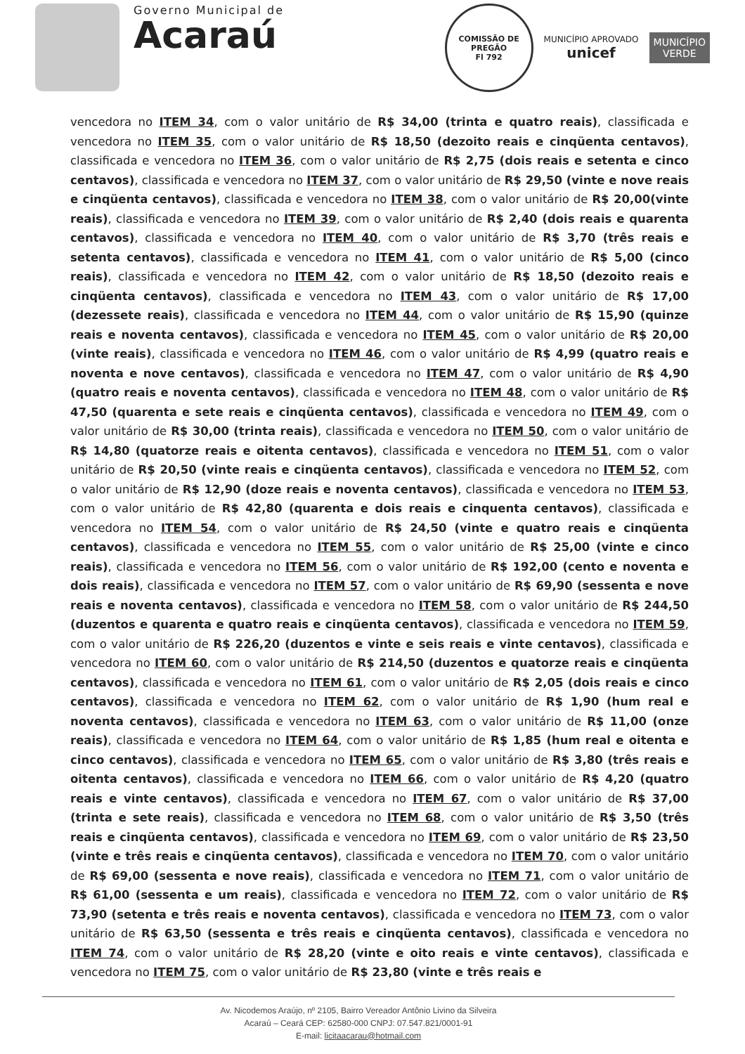Governo Municipal de
Acaraú
COMISSÃO DE PREGÃO
Fl 792
MUNICÍPIO APROVADO
unicef
MUNICÍPIO
VERDE
vencedora no ITEM 34, com o valor unitário de R$ 34,00 (trinta e quatro reais), classificada e vencedora no ITEM 35, com o valor unitário de R$ 18,50 (dezoito reais e cinqüenta centavos), classificada e vencedora no ITEM 36, com o valor unitário de R$ 2,75 (dois reais e setenta e cinco centavos), classificada e vencedora no ITEM 37, com o valor unitário de R$ 29,50 (vinte e nove reais e cinqüenta centavos), classificada e vencedora no ITEM 38, com o valor unitário de R$ 20,00(vinte reais), classificada e vencedora no ITEM 39, com o valor unitário de R$ 2,40 (dois reais e quarenta centavos), classificada e vencedora no ITEM 40, com o valor unitário de R$ 3,70 (três reais e setenta centavos), classificada e vencedora no ITEM 41, com o valor unitário de R$ 5,00 (cinco reais), classificada e vencedora no ITEM 42, com o valor unitário de R$ 18,50 (dezoito reais e cinqüenta centavos), classificada e vencedora no ITEM 43, com o valor unitário de R$ 17,00 (dezessete reais), classificada e vencedora no ITEM 44, com o valor unitário de R$ 15,90 (quinze reais e noventa centavos), classificada e vencedora no ITEM 45, com o valor unitário de R$ 20,00 (vinte reais), classificada e vencedora no ITEM 46, com o valor unitário de R$ 4,99 (quatro reais e noventa e nove centavos), classificada e vencedora no ITEM 47, com o valor unitário de R$ 4,90 (quatro reais e noventa centavos), classificada e vencedora no ITEM 48, com o valor unitário de R$ 47,50 (quarenta e sete reais e cinqüenta centavos), classificada e vencedora no ITEM 49, com o valor unitário de R$ 30,00 (trinta reais), classificada e vencedora no ITEM 50, com o valor unitário de R$ 14,80 (quatorze reais e oitenta centavos), classificada e vencedora no ITEM 51, com o valor unitário de R$ 20,50 (vinte reais e cinqüenta centavos), classificada e vencedora no ITEM 52, com o valor unitário de R$ 12,90 (doze reais e noventa centavos), classificada e vencedora no ITEM 53, com o valor unitário de R$ 42,80 (quarenta e dois reais e cinquenta centavos), classificada e vencedora no ITEM 54, com o valor unitário de R$ 24,50 (vinte e quatro reais e cinqüenta centavos), classificada e vencedora no ITEM 55, com o valor unitário de R$ 25,00 (vinte e cinco reais), classificada e vencedora no ITEM 56, com o valor unitário de R$ 192,00 (cento e noventa e dois reais), classificada e vencedora no ITEM 57, com o valor unitário de R$ 69,90 (sessenta e nove reais e noventa centavos), classificada e vencedora no ITEM 58, com o valor unitário de R$ 244,50 (duzentos e quarenta e quatro reais e cinqüenta centavos), classificada e vencedora no ITEM 59, com o valor unitário de R$ 226,20 (duzentos e vinte e seis reais e vinte centavos), classificada e vencedora no ITEM 60, com o valor unitário de R$ 214,50 (duzentos e quatorze reais e cinqüenta centavos), classificada e vencedora no ITEM 61, com o valor unitário de R$ 2,05 (dois reais e cinco centavos), classificada e vencedora no ITEM 62, com o valor unitário de R$ 1,90 (hum real e noventa centavos), classificada e vencedora no ITEM 63, com o valor unitário de R$ 11,00 (onze reais), classificada e vencedora no ITEM 64, com o valor unitário de R$ 1,85 (hum real e oitenta e cinco centavos), classificada e vencedora no ITEM 65, com o valor unitário de R$ 3,80 (três reais e oitenta centavos), classificada e vencedora no ITEM 66, com o valor unitário de R$ 4,20 (quatro reais e vinte centavos), classificada e vencedora no ITEM 67, com o valor unitário de R$ 37,00 (trinta e sete reais), classificada e vencedora no ITEM 68, com o valor unitário de R$ 3,50 (três reais e cinqüenta centavos), classificada e vencedora no ITEM 69, com o valor unitário de R$ 23,50 (vinte e três reais e cinqüenta centavos), classificada e vencedora no ITEM 70, com o valor unitário de R$ 69,00 (sessenta e nove reais), classificada e vencedora no ITEM 71, com o valor unitário de R$ 61,00 (sessenta e um reais), classificada e vencedora no ITEM 72, com o valor unitário de R$ 73,90 (setenta e três reais e noventa centavos), classificada e vencedora no ITEM 73, com o valor unitário de R$ 63,50 (sessenta e três reais e cinqüenta centavos), classificada e vencedora no ITEM 74, com o valor unitário de R$ 28,20 (vinte e oito reais e vinte centavos), classificada e vencedora no ITEM 75, com o valor unitário de R$ 23,80 (vinte e três reais e
Av. Nicodemos Araújo, nº 2105, Bairro Vereador Antônio Livino da Silveira
Acaraú – Ceará CEP: 62580-000 CNPJ: 07.547.821/0001-91
E-mail: licitaacarau@hotmail.com